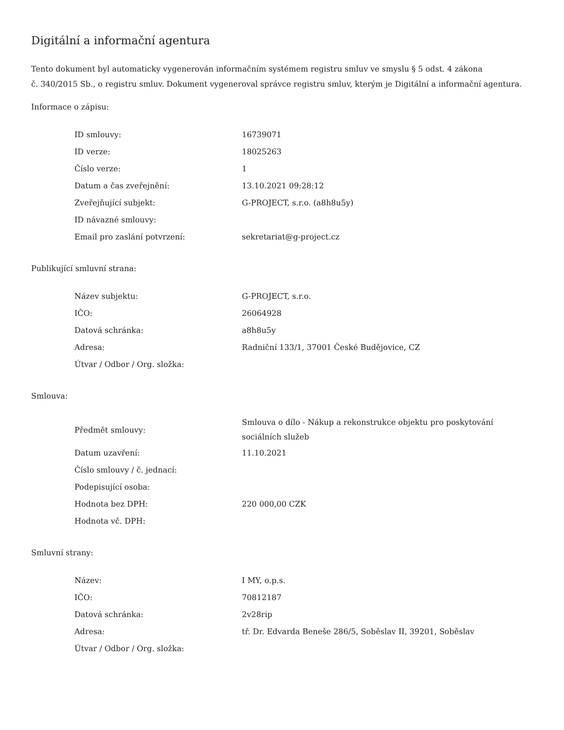Digitální a informační agentura
Tento dokument byl automaticky vygenerován informačním systémem registru smluv ve smyslu § 5 odst. 4 zákona
č. 340/2015 Sb., o registru smluv. Dokument vygeneroval správce registru smluv, kterým je Digitální a informační agentura.
Informace o zápisu:
| ID smlouvy: | 16739071 |
| ID verze: | 18025263 |
| Číslo verze: | 1 |
| Datum a čas zveřejnění: | 13.10.2021 09:28:12 |
| Zveřejňující subjekt: | G-PROJECT, s.r.o. (a8h8u5y) |
| ID návazné smlouvy: | |
| Email pro zaslání potvrzení: | sekretariat@g-project.cz |
Publikující smluvní strana:
| Název subjektu: | G-PROJECT, s.r.o. |
| IČO: | 26064928 |
| Datová schránka: | a8h8u5y |
| Adresa: | Radniční 133/1, 37001 České Budějovice, CZ |
| Útvar / Odbor / Org. složka: | |
Smlouva:
| Předmět smlouvy: | Smlouva o dílo - Nákup a rekonstrukce objektu pro poskytování sociálních služeb |
| Datum uzavření: | 11.10.2021 |
| Číslo smlouvy / č. jednací: | |
| Podepisující osoba: | |
| Hodnota bez DPH: | 220 000,00 CZK |
| Hodnota vč. DPH: | |
Smluvní strany:
| Název: | I MY, o.p.s. |
| IČO: | 70812187 |
| Datová schránka: | 2v28rip |
| Adresa: | tř. Dr. Edvarda Beneše 286/5, Soběslav II, 39201, Soběslav |
| Útvar / Odbor / Org. složka: | |